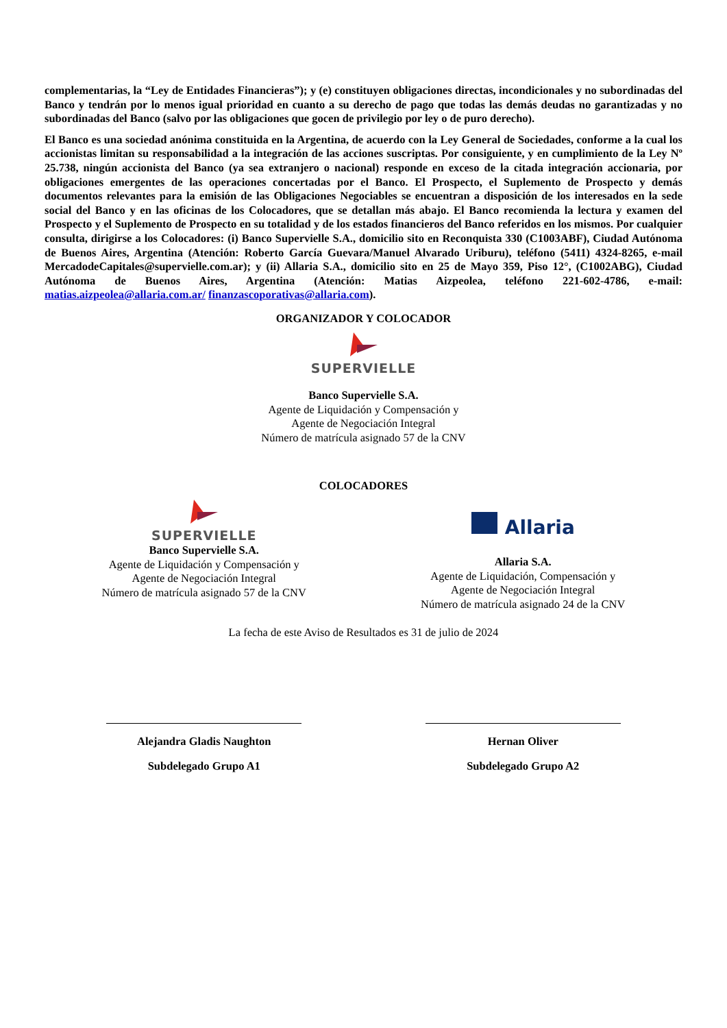complementarias, la “Ley de Entidades Financieras”); y (e) constituyen obligaciones directas, incondicionales y no subordinadas del Banco y tendrán por lo menos igual prioridad en cuanto a su derecho de pago que todas las demás deudas no garantizadas y no subordinadas del Banco (salvo por las obligaciones que gocen de privilegio por ley o de puro derecho).
El Banco es una sociedad anónima constituida en la Argentina, de acuerdo con la Ley General de Sociedades, conforme a la cual los accionistas limitan su responsabilidad a la integración de las acciones suscriptas. Por consiguiente, y en cumplimiento de la Ley Nº 25.738, ningún accionista del Banco (ya sea extranjero o nacional) responde en exceso de la citada integración accionaria, por obligaciones emergentes de las operaciones concertadas por el Banco. El Prospecto, el Suplemento de Prospecto y demás documentos relevantes para la emisión de las Obligaciones Negociables se encuentran a disposición de los interesados en la sede social del Banco y en las oficinas de los Colocadores, que se detallan más abajo. El Banco recomienda la lectura y examen del Prospecto y el Suplemento de Prospecto en su totalidad y de los estados financieros del Banco referidos en los mismos. Por cualquier consulta, dirigirse a los Colocadores: (i) Banco Supervielle S.A., domicilio sito en Reconquista 330 (C1003ABF), Ciudad Autónoma de Buenos Aires, Argentina (Atención: Roberto García Guevara/Manuel Alvarado Uriburu), teléfono (5411) 4324-8265, e-mail MercadodeCapitales@supervielle.com.ar); y (ii) Allaria S.A., domicilio sito en 25 de Mayo 359, Piso 12°, (C1002ABG), Ciudad Autónoma de Buenos Aires, Argentina (Atención: Matias Aizpeolea, teléfono 221-602-4786, e-mail: matias.aizpeolea@allaria.com.ar/ finanzascoporativas@allaria.com).
ORGANIZADOR Y COLOCADOR
SUPERVIELLE
Banco Supervielle S.A.
Agente de Liquidación y Compensación y
Agente de Negociación Integral
Número de matrícula asignado 57 de la CNV
COLOCADORES
SUPERVIELLE
Banco Supervielle S.A.
Agente de Liquidación y Compensación y
Agente de Negociación Integral
Número de matrícula asignado 57 de la CNV
Allaria
Allaria S.A.
Agente de Liquidación, Compensación y
Agente de Negociación Integral
Número de matrícula asignado 24 de la CNV
La fecha de este Aviso de Resultados es 31 de julio de 2024
Alejandra Gladis Naughton
Subdelegado Grupo A1
Hernan Oliver
Subdelegado Grupo A2